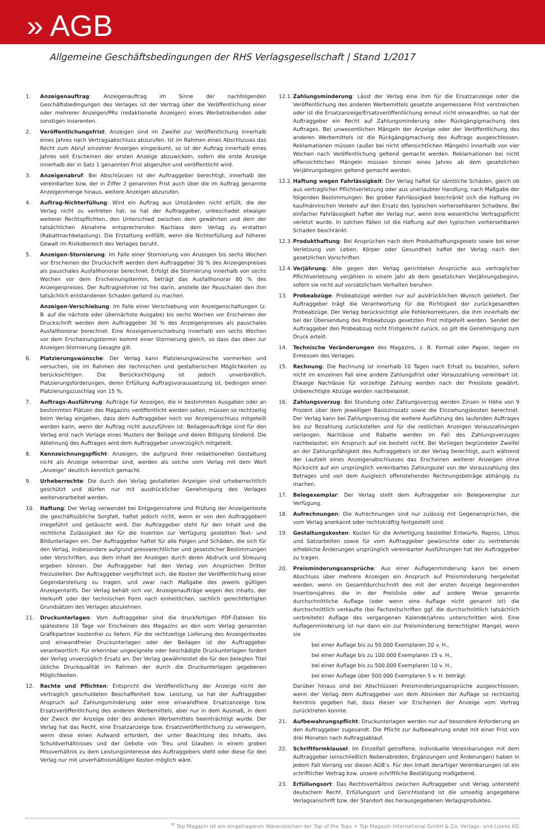» AGB
Allgemeine Geschäftsbedingungen der RHS Verlagsgesellschaft | Stand 1/2017
1. Anzeigenauftrag: Anzeigenauftrag im Sinne der nachfolgenden Geschäftsbedingungen des Verlages ist der Vertrag über die Veröffentlichung einer oder mehrerer Anzeigen/PRs (redaktionelle Anzeigen) eines Werbetreibenden oder sonstigen Inserenten.
2. Veröffentlichungsfrist: Anzeigen sind im Zweifel zur Veröffentlichung innerhalb eines Jahres nach Vertragsabschluss abzurufen. Ist im Rahmen eines Abschlusses das Recht zum Abruf einzelner Anzeigen eingeräumt, so ist der Auftrag innerhalb eines Jahres seit Erscheinen der ersten Anzeige abzuwickeln, sofern die erste Anzeige innerhalb der in Satz 1 genannten Frist abgerufen und veröffentlicht wird.
3. Anzeigenabruf: Bei Abschlüssen ist der Auftraggeber berechtigt, innerhalb der vereinbarten bzw. der in Ziffer 2 genannten Frist auch über die im Auftrag genannte Anzeigenmenge hinaus, weitere Anzeigen abzurufen.
4. Auftrag-Nichterfüllung: Wird ein Auftrag aus Umständen nicht erfüllt, die der Verlag nicht zu vertreten hat, so hat der Auftraggeber, unbeschadet etwaiger weiterer Rechtspflichten, den Unterschied zwischen dem gewährten und dem der tatsächlichen Abnahme entsprechenden Nachlass dem Verlag zu erstatten (Rabattnachbelastung). Die Erstattung entfällt, wenn die Nichterfüllung auf höherer Gewalt im Risikobereich des Verlages beruht.
5. Anzeigen-Stornierung: Im Falle einer Stornierung von Anzeigen bis sechs Wochen vor Erscheinen der Druckschrift werden dem Auftraggeber 30 % des Anzeigenpreises als pauschales Ausfallhonorar berechnet. Erfolgt die Stornierung innerhalb von sechs Wochen vor dem Erscheinungstermin, beträgt das Ausfallhonorar 80 % des Anzeigenpreises. Der Auftragnehmer ist frei darin, anstelle der Pauschalen den ihm tatsächlich entstandenen Schaden geltend zu machen.
Anzeigen-Verschiebung: Im Falle einer Verschiebung von Anzeigenschaltungen (z. B. auf die nächste oder übernächste Ausgabe) bis sechs Wochen vor Erscheinen der Druckschrift werden dem Auftraggeber 30 % des Anzeigenpreises als pauschales Ausfallhonorar berechnet. Eine Anzeigenverschiebung innerhalb von sechs Wochen vor dem Erscheinungstermin kommt einer Stornierung gleich, so dass das oben zur Anzeigen-Stornierung Gesagte gilt.
6. Platzierungswünsche: Der Verlag kann Platzierungswünsche vormerken und versuchen, sie im Rahmen der technischen und gestalterischen Möglichkeiten zu berücksichtigen. Die Berücksichtigung ist jedoch unverbindlich. Platzierungsforderungen, deren Erfüllung Auftragsvoraussetzung ist, bedingen einen Platzierungszuschlag von 15 %.
7. Auftrags-Ausführung: Aufträge für Anzeigen, die in bestimmten Ausgaben oder an bestimmten Plätzen des Magazins veröffentlicht werden sollen, müssen so rechtzeitig beim Verlag eingehen, dass dem Auftraggeber noch vor Anzeigenschluss mitgeteilt werden kann, wenn der Auftrag nicht auszuführen ist. Beilagenaufträge sind für den Verlag erst nach Vorlage eines Musters der Beilage und deren Billigung bindend. Die Ablehnung des Auftrages wird dem Auftraggeber unverzüglich mitgeteilt.
8. Kennzeichnungspflicht: Anzeigen, die aufgrund ihrer redaktionellen Gestaltung nicht als Anzeige erkennbar sind, werden als solche vom Verlag mit dem Wort „Anzeige“ deutlich kenntlich gemacht.
9. Urheberrechte: Die durch den Verlag gestalteten Anzeigen sind urheberrechtlich geschützt und dürfen nur mit ausdrücklicher Genehmigung des Verlages weiterverarbeitet werden.
10. Haftung: Der Verlag verwendet bei Entgegennahme und Prüfung der Anzeigentexte die geschäftsübliche Sorgfalt, haftet jedoch nicht, wenn er von den Auftraggebern irregeführt und getäuscht wird. Der Auftraggeber steht für den Inhalt und die rechtliche Zulässigkeit der für die Insertion zur Verfügung gestellten Text- und Bildunterlagen ein. Der Auftraggeber haftet für alle Folgen und Schäden, die sich für den Verlag, insbesondere aufgrund presserechtlicher und gesetzlicher Bestimmungen oder Vorschriften, aus dem Inhalt der Anzeigen durch deren Abdruck und Streuung ergeben können. Der Auftraggeber hat den Verlag von Ansprüchen Dritter freizustellen. Der Auftraggeber verpflichtet sich, die Kosten der Veröffentlichung einer Gegendarstellung zu tragen, und zwar nach Maßgabe des jeweils gültigen Anzeigentarifs. Der Verlag behält sich vor, Anzeigenaufträge wegen des Inhalts, der Herkunft oder der technischen Form nach einheitlichen, sachlich gerechtfertigten Grundsätzen des Verlages abzulehnen.
11. Druckunterlagen: Vom Auftraggeber sind die druckfertigen PDF-Dateien bis spätestens 10 Tage vor Erscheinen des Magazins an den vom Verlag genannten Grafikpartner kostenfrei zu liefern. Für die rechtzeitige Lieferung des Anzeigentextes und einwandfreier Druckunterlagen oder der Beilagen ist der Auftraggeber verantwortlich. Für erkennbar ungeeignete oder beschädigte Druckunterlagen fordert der Verlag unverzüglich Ersatz an. Der Verlag gewährleistet die für den belegten Titel übliche Druckqualität im Rahmen der durch die Druckunterlagen gegebenen Möglichkeiten.
12. Rechte und Pflichten: Entspricht die Veröffentlichung der Anzeige nicht der vertraglich geschuldeten Beschaffenheit bzw. Leistung, so hat der Auftraggeber Anspruch auf Zahlungsminderung oder eine einwandfreie Ersatzanzeige bzw. Ersatzveröffentlichung des anderen Werbemittels, aber nur in dem Ausmaß, in dem der Zweck der Anzeige oder des anderen Werbemittels beeinträchtigt wurde. Der Verlag hat das Recht, eine Ersatzanzeige bzw. Ersatzveröffentlichung zu verweigern, wenn diese einen Aufwand erfordert, der unter Beachtung des Inhalts, des Schuldverhältnisses und der Gebote von Treu und Glauben in einem groben Missverhältnis zu dem Leistungsinteresse des Auftraggebers steht oder diese für den Verlag nur mit unverhältnismäßigen Kosten möglich wäre.
12.1.
Zahlungsminderung: Lässt der Verlag eine ihm für die Ersatzanzeige oder die Veröffentlichung des anderen Werbemittels gesetzte angemessene Frist verstreichen oder ist die Ersatzanzeige/Ersatzveröffentlichung erneut nicht einwandfrei, so hat der Auftraggeber ein Recht auf Zahlungsminderung oder Rückgängigmachung des Auftrages. Bei unwesentlichen Mängeln der Anzeige oder der Veröffentlichung des anderen Werbemittels ist die Rückgängigmachung des Auftrags ausgeschlossen. Reklamationen müssen (außer bei nicht offensichtlichen Mängeln) innerhalb von vier Wochen nach Veröffentlichung geltend gemacht werden. Reklamationen bei nicht offensichtlichen Mängeln müssen binnen eines Jahres ab dem gesetzlichen Verjährungsbeginn geltend gemacht werden.
12.2.
Haftung wegen Fahrlässigkeit: Der Verlag haftet für sämtliche Schäden, gleich ob aus vertraglicher Pflichtverletzung oder aus unerlaubter Handlung, nach Maßgabe der folgenden Bestimmungen: Bei grober Fahrlässigkeit beschränkt sich die Haftung im kaufmännischen Verkehr auf den Ersatz des typischen vorhersehbaren Schadens. Bei einfacher Fahrlässigkeit haftet der Verlag nur, wenn eine wesentliche Vertragspflicht verletzt wurde. In solchen Fällen ist die Haftung auf den typischen vorhersehbaren Schaden beschränkt.
12.3.
Produkthaftung: Bei Ansprüchen nach dem Produkthaftungsgesetz sowie bei einer Verletzung von Leben, Körper oder Gesundheit haftet der Verlag nach den gesetzlichen Vorschriften.
12.4.
Verjährung: Alle gegen den Verlag gerichteten Ansprüche aus vertraglicher Pflichtverletzung verjähren in einem Jahr ab dem gesetzlichen Verjährungsbeginn, sofern sie nicht auf vorsätzlichem Verhalten beruhen.
13. Probeabzüge: Probeabzüge werden nur auf ausdrücklichen Wunsch geliefert. Der Auftraggeber trägt die Verantwortung für die Richtigkeit der zurückgesandten Probeabzüge. Der Verlag berücksichtigt alle Fehlerkorrekturen, die ihm innerhalb der bei der Übersendung des Probeabzugs gesetzten Frist mitgeteilt werden. Sendet der Auftraggeber den Probeabzug nicht fristgerecht zurück, so gilt die Genehmigung zum Druck erteilt.
14. Technische Veränderungen des Magazins, z. B. Format oder Papier, liegen im Ermessen des Verlages.
15. Rechnung: Die Rechnung ist innerhalb 10 Tagen nach Erhalt zu bezahlen, sofern nicht im einzelnen Fall eine andere Zahlungsfrist oder Vorauszahlung vereinbart ist. Etwaige Nachlässe für vorzeitige Zahlung werden nach der Preisliste gewährt. Unberechtigte Abzüge werden nachbelastet.
16. Zahlungsverzug: Bei Stundung oder Zahlungsverzug werden Zinsen in Höhe von 9 Prozent über dem jeweiligen Basiszinssatz sowie die Einziehungskosten berechnet. Der Verlag kann bei Zahlungsverzug die weitere Ausführung des laufenden Auftrages bis zur Bezahlung zurückstellen und für die restlichen Anzeigen Vorauszahlungen verlangen. Nachlässe und Rabatte werden im Fall des Zahlungsverzuges nachbelastet; ein Anspruch auf sie besteht nicht. Bei Vorliegen begründeter Zweifel an der Zahlungsfähigkeit des Auftraggebers ist der Verlag berechtigt, auch während der Laufzeit eines Anzeigenabschlusses das Erscheinen weiterer Anzeigen ohne Rücksicht auf ein ursprünglich vereinbartes Zahlungsziel von der Vorauszahlung des Betrages und von dem Ausgleich offenstehender Rechnungsbeträge abhängig zu machen.
17. Belegexemplar: Der Verlag stellt dem Auftraggeber ein Belegexemplar zur Verfügung.
18. Aufrechnungen: Die Aufrechnungen sind nur zulässig mit Gegenansprüchen, die vom Verlag anerkannt oder rechtskräftig festgestellt sind.
19. Gestaltungskosten: Kosten für die Anfertigung bestellter Entwürfe, Repros, Lithos und Satzarbeiten sowie für vom Auftraggeber gewünschte oder zu vertretende erhebliche Änderungen ursprünglich vereinbarter Ausführungen hat der Auftraggeber zu tragen.
20. Preisminderungsansprüche: Aus einer Auflagenminderung kann bei einem Abschluss über mehrere Anzeigen ein Anspruch auf Preisminderung hergeleitet werden, wenn im Gesamtdurchschnitt des mit der ersten Anzeige beginnenden Insertionsjahres die in der Preisliste oder auf andere Weise genannte durchschnittliche Auflage (oder wenn eine Auflage nicht genannt ist) die durchschnittlich verkaufte (bei Fachzeitschriften ggf. die durchschnittlich tatsächlich verbreitete) Auflage des vergangenen Kalenderjahres unterschritten wird. Eine Auflagenminderung ist nur dann ein zur Preisminderung berechtigter Mangel, wenn sie
bei einer Auflage bis zu 50.000 Exemplaren 20 v. H.,
bei einer Auflage bis zu 100.000 Exemplaren 15 v. H.,
bei einer Auflage bis zu 500.000 Exemplaren 10 v. H.,
bei einer Auflage über 500.000 Exemplaren 5 v. H. beträgt.
Darüber hinaus sind bei Abschlüssen Preisminderungsansprüche ausgeschlossen, wenn der Verlag dem Auftraggeber von dem Absinken der Auflage so rechtzeitig Kenntnis gegeben hat, dass dieser vor Erscheinen der Anzeige vom Vertrag zurücktreten konnte.
21. Aufbewahrungspflicht: Druckunterlagen werden nur auf besondere Anforderung an den Auftraggeber zugesandt. Die Pflicht zur Aufbewahrung endet mit einer Frist von drei Monaten nach Auftragsablauf.
22. Schriftformklausel: Im Einzelfall getroffene, individuelle Vereinbarungen mit dem Auftraggeber (einschließlich Nebenabreden, Ergänzungen und Änderungen) haben in jedem Fall Vorrang vor diesen AGB’s. Für den Inhalt derartiger Vereinbarungen ist ein schriftlicher Vertrag bzw. unsere schriftliche Bestätigung maßgebend.
23. Erfüllungsort: Das Rechtsverhältnis zwischen Auftraggeber und Verlag untersteht deutschem Recht. Erfüllungsort und Gerichtsstand ist die umseitig angegebene Verlagsanschrift bzw. der Standort des herausgegebenen Verlagsproduktes.
<sup>®</sup> Top Magazin ist ein eingetragenes Warenzeichen der Top of the Tops + Top Magazin International GmbH & Co. Verlags- und Lizenz KG